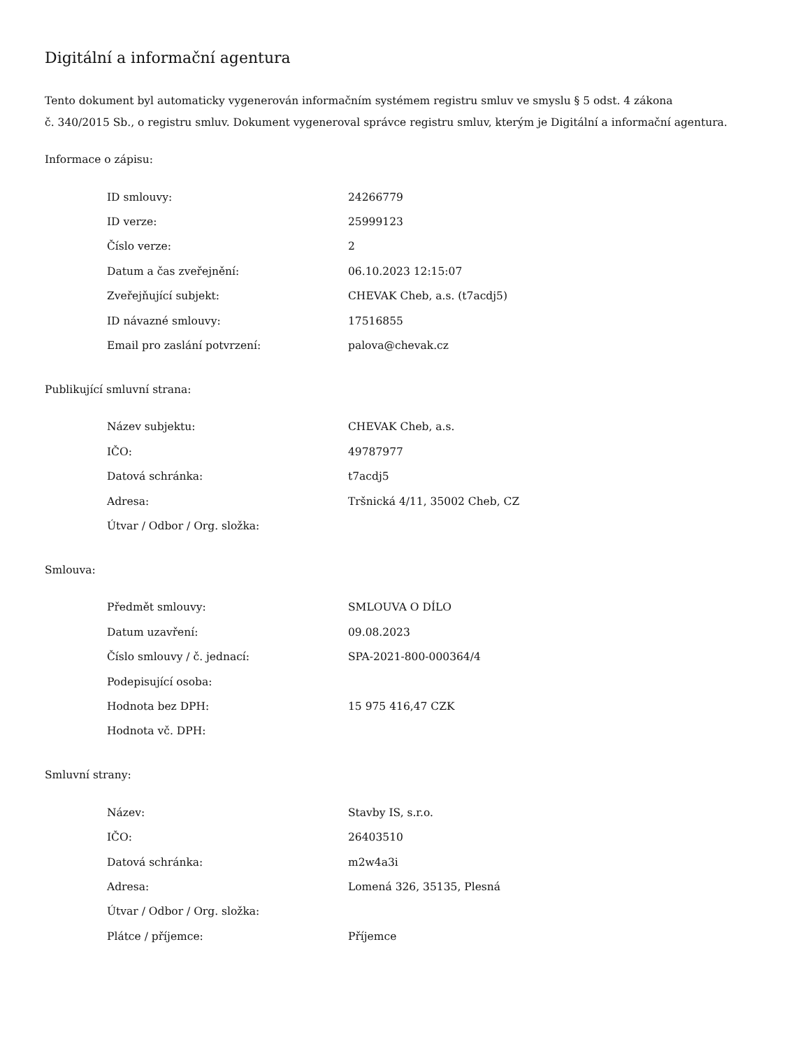Digitální a informační agentura
Tento dokument byl automaticky vygenerován informačním systémem registru smluv ve smyslu § 5 odst. 4 zákona
č. 340/2015 Sb., o registru smluv. Dokument vygeneroval správce registru smluv, kterým je Digitální a informační agentura.
Informace o zápisu:
| ID smlouvy: | 24266779 |
| ID verze: | 25999123 |
| Číslo verze: | 2 |
| Datum a čas zveřejnění: | 06.10.2023 12:15:07 |
| Zveřejňující subjekt: | CHEVAK Cheb, a.s. (t7acdj5) |
| ID návazné smlouvy: | 17516855 |
| Email pro zaslání potvrzení: | palova@chevak.cz |
Publikující smluvní strana:
| Název subjektu: | CHEVAK Cheb, a.s. |
| IČO: | 49787977 |
| Datová schránka: | t7acdj5 |
| Adresa: | Tršnická 4/11, 35002 Cheb, CZ |
| Útvar / Odbor / Org. složka: | |
Smlouva:
| Předmět smlouvy: | SMLOUVA O DÍLO |
| Datum uzavření: | 09.08.2023 |
| Číslo smlouvy / č. jednací: | SPA-2021-800-000364/4 |
| Podepisující osoba: | |
| Hodnota bez DPH: | 15 975 416,47 CZK |
| Hodnota vč. DPH: | |
Smluvní strany:
| Název: | Stavby IS, s.r.o. |
| IČO: | 26403510 |
| Datová schránka: | m2w4a3i |
| Adresa: | Lomená 326, 35135, Plesná |
| Útvar / Odbor / Org. složka: | |
| Plátce / příjemce: | Příjemce |